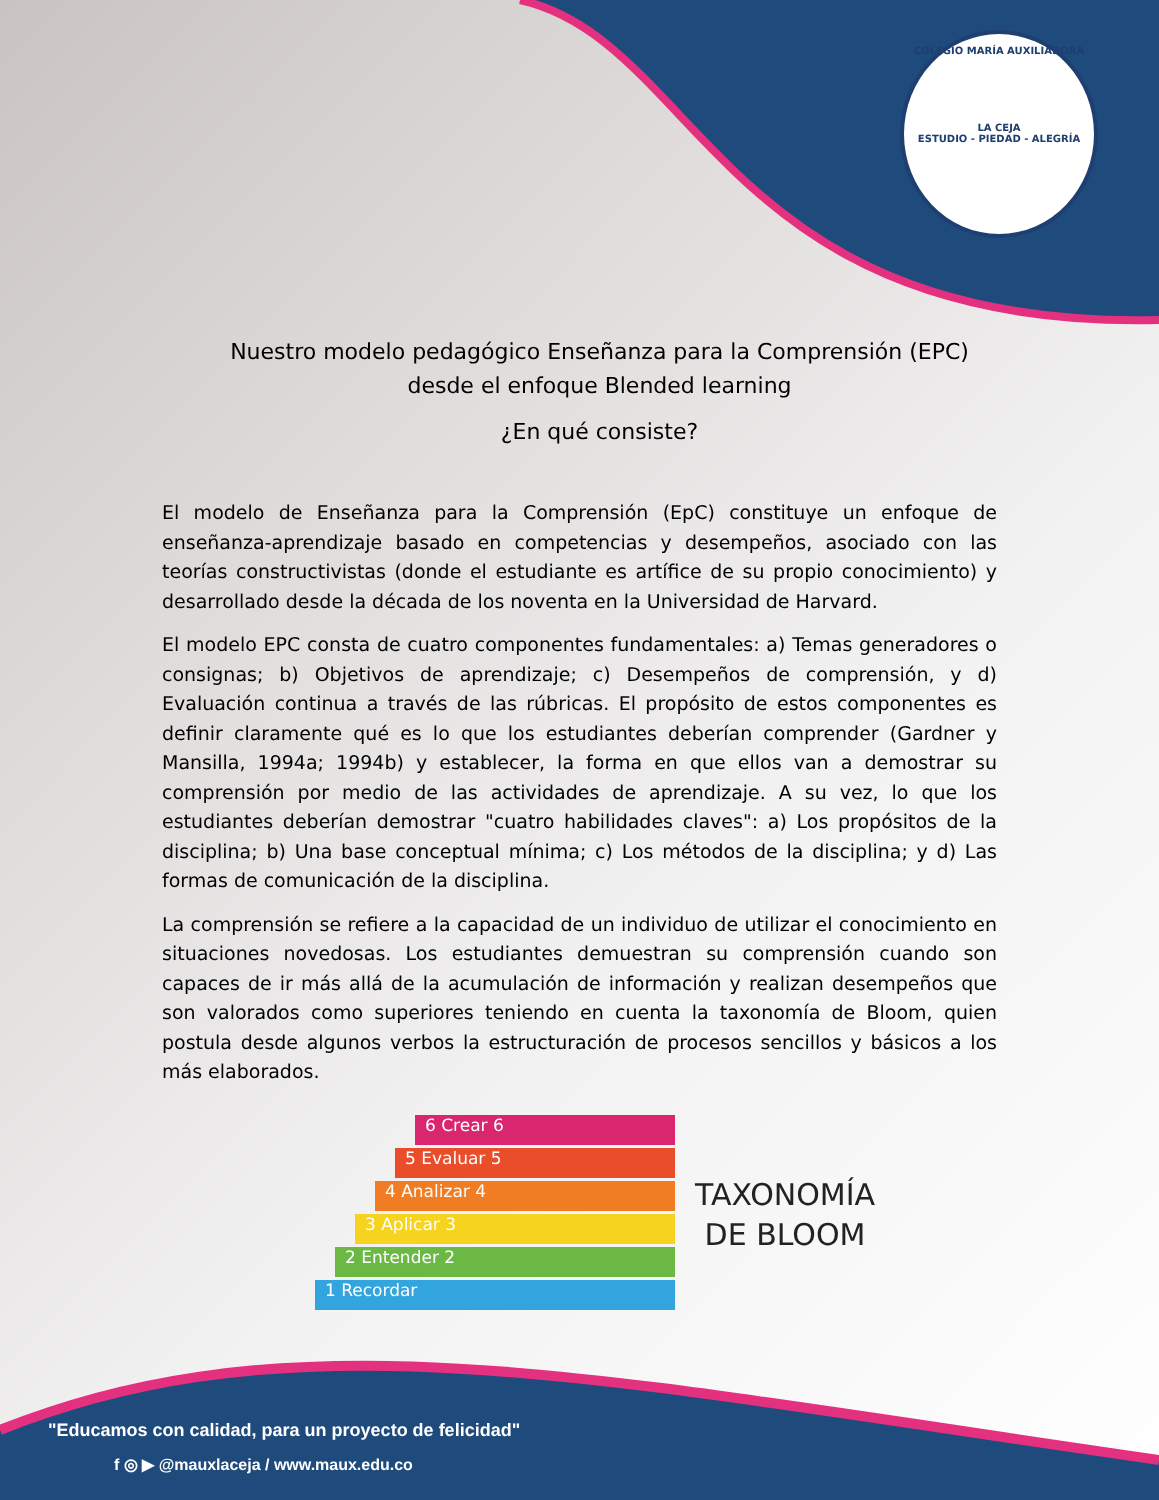COLEGIO MARÍA AUXILIADORA
LA CEJA
ESTUDIO - PIEDAD - ALEGRÍA
Nuestro modelo pedagógico Enseñanza para la Comprensión (EPC)
desde el enfoque Blended learning
¿En qué consiste?
El modelo de Enseñanza para la Comprensión (EpC) constituye un enfoque de enseñanza-aprendizaje basado en competencias y desempeños, asociado con las teorías constructivistas (donde el estudiante es artífice de su propio conocimiento) y desarrollado desde la década de los noventa en la Universidad de Harvard.
El modelo EPC consta de cuatro componentes fundamentales: a) Temas generadores o consignas; b) Objetivos de aprendizaje; c) Desempeños de comprensión, y d) Evaluación continua a través de las rúbricas. El propósito de estos componentes es definir claramente qué es lo que los estudiantes deberían comprender (Gardner y Mansilla, 1994a; 1994b) y establecer, la forma en que ellos van a demostrar su comprensión por medio de las actividades de aprendizaje. A su vez, lo que los estudiantes deberían demostrar "cuatro habilidades claves": a) Los propósitos de la disciplina; b) Una base conceptual mínima; c) Los métodos de la disciplina; y d) Las formas de comunicación de la disciplina.
La comprensión se refiere a la capacidad de un individuo de utilizar el conocimiento en situaciones novedosas. Los estudiantes demuestran su comprensión cuando son capaces de ir más allá de la acumulación de información y realizan desempeños que son valorados como superiores teniendo en cuenta la taxonomía de Bloom, quien postula desde algunos verbos la estructuración de procesos sencillos y básicos a los más elaborados.
6 Crear 6
5 Evaluar 5
4 Analizar 4
3 Aplicar 3
2 Entender 2
1 Recordar
TAXONOMÍA
DE BLOOM
"Educamos con calidad, para un proyecto de felicidad"
f ◎ ▶ @mauxlaceja / www.maux.edu.co